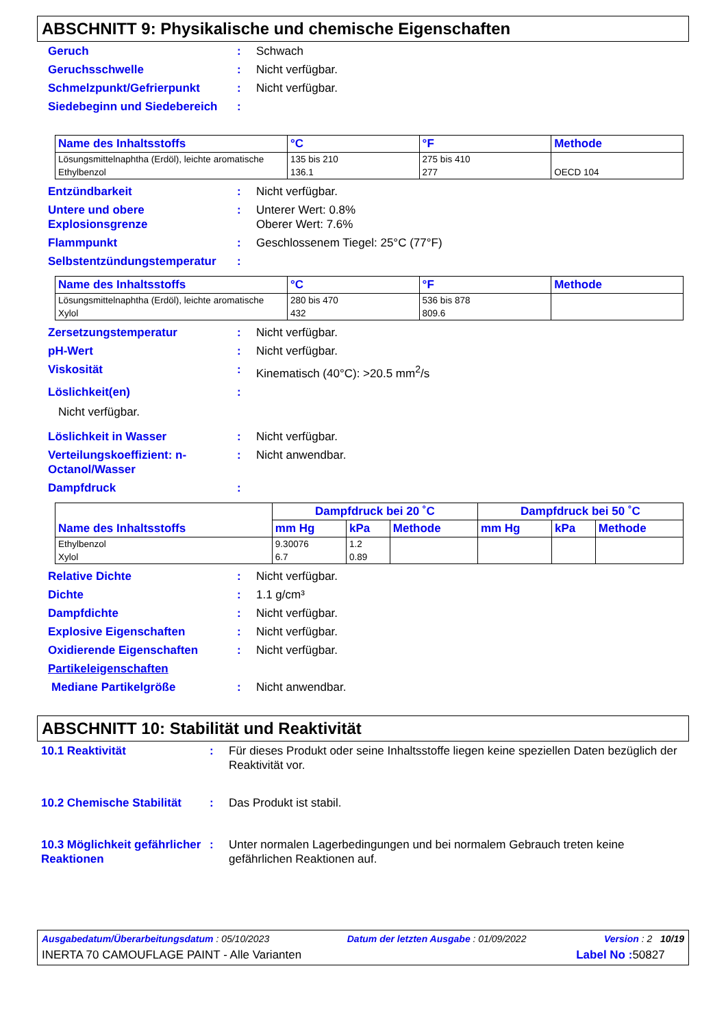ABSCHNITT 9: Physikalische und chemische Eigenschaften
Geruch : Schwach
Geruchsschwelle : Nicht verfügbar.
Schmelzpunkt/Gefrierpunkt : Nicht verfügbar.
Siedebeginn und Siedebereich
:
| Name des Inhaltsstoffs | °C | °F | Methode |
| --- | --- | --- | --- |
| Lösungsmittelnaphtha (Erdöl), leichte aromatische | 135 bis 210 | 275 bis 410 | |
| Ethylbenzol | 136.1 | 277 | OECD 104 |
Entzündbarkeit : Nicht verfügbar.
Untere und obere Explosionsgrenze
: Unterer Wert: 0.8%
Oberer Wert: 7.6%
Flammpunkt : Geschlossenem Tiegel: 25°C (77°F)
Selbstentzündungstemperatur :
| Name des Inhaltsstoffs | °C | °F | Methode |
| --- | --- | --- | --- |
| Lösungsmittelnaphtha (Erdöl), leichte aromatische | 280 bis 470 | 536 bis 878 | |
| Xylol | 432 | 809.6 | |
Zersetzungstemperatur : Nicht verfügbar.
pH-Wert : Nicht verfügbar.
Viskosität : Kinematisch (40°C): >20.5 mm<sup>2</sup>/s
Löslichkeit(en) :
Nicht verfügbar.
Löslichkeit in Wasser : Nicht verfügbar.
Verteilungskoeffizient: n-Octanol/Wasser
: Nicht anwendbar.
Dampfdruck :
| Name des Inhaltsstoffs | Dampfdruck bei 20 ˚C | | | Dampfdruck bei 50 ˚C | | |
| --- | --- | --- | --- | --- | --- | --- |
| | mm Hg | kPa | Methode | mm Hg | kPa | Methode |
| Ethylbenzol | 9.30076 | 1.2 | | | | |
| Xylol | 6.7 | 0.89 | | | | |
Relative Dichte : Nicht verfügbar.
Dichte : 1.1 g/cm³
Dampfdichte : Nicht verfügbar.
Explosive Eigenschaften : Nicht verfügbar.
Oxidierende Eigenschaften : Nicht verfügbar.
Partikeleigenschaften
Mediane Partikelgröße : Nicht anwendbar.
ABSCHNITT 10: Stabilität und Reaktivität
10.1 Reaktivität : Für dieses Produkt oder seine Inhaltsstoffe liegen keine speziellen Daten bezüglich der Reaktivität vor.
10.2 Chemische Stabilität
: Das Produkt ist stabil.
10.3 Möglichkeit gefährlicher Reaktionen
: Unter normalen Lagerbedingungen und bei normalem Gebrauch treten keine gefährlichen Reaktionen auf.
Ausgabedatum/Überarbeitungsdatum : 05/10/2023 Datum der letzten Ausgabe : 01/09/2022 Version : 2 10/19
INERTA 70 CAMOUFLAGE PAINT - Alle Varianten Label No : 50827